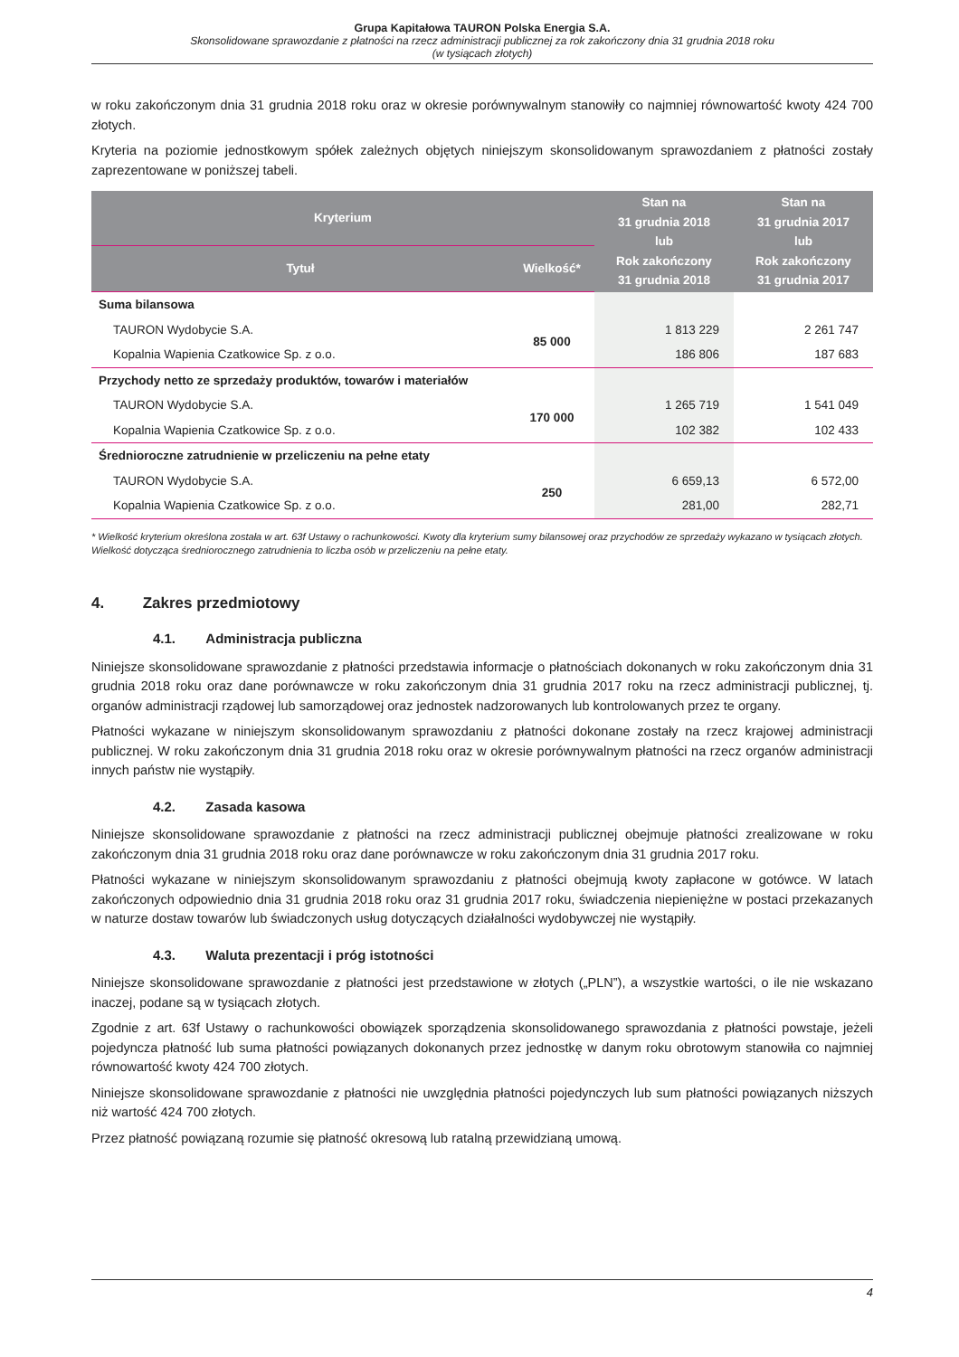Grupa Kapitałowa TAURON Polska Energia S.A.
Skonsolidowane sprawozdanie z płatności na rzecz administracji publicznej za rok zakończony dnia 31 grudnia 2018 roku
(w tysiącach złotych)
w roku zakończonym dnia 31 grudnia 2018 roku oraz w okresie porównywalnym stanowiły co najmniej równowartość kwoty 424 700 złotych.
Kryteria na poziomie jednostkowym spółek zależnych objętych niniejszym skonsolidowanym sprawozdaniem z płatności zostały zaprezentowane w poniższej tabeli.
| Kryterium | | Stan na 31 grudnia 2018 lub Rok zakończony 31 grudnia 2018 | Stan na 31 grudnia 2017 lub Rok zakończony 31 grudnia 2017 |
| --- | --- | --- | --- |
| Tytuł | Wielkość* | | |
| Suma bilansowa | | | |
| TAURON Wydobycie S.A. | 85 000 | 1 813 229 | 2 261 747 |
| Kopalnia Wapienia Czatkowice Sp. z o.o. | | 186 806 | 187 683 |
| Przychody netto ze sprzedaży produktów, towarów i materiałów | | | |
| TAURON Wydobycie S.A. | 170 000 | 1 265 719 | 1 541 049 |
| Kopalnia Wapienia Czatkowice Sp. z o.o. | | 102 382 | 102 433 |
| Średnioroczne zatrudnienie w przeliczeniu na pełne etaty | | | |
| TAURON Wydobycie S.A. | 250 | 6 659,13 | 6 572,00 |
| Kopalnia Wapienia Czatkowice Sp. z o.o. | | 281,00 | 282,71 |
* Wielkość kryterium określona została w art. 63f Ustawy o rachunkowości. Kwoty dla kryterium sumy bilansowej oraz przychodów ze sprzedaży wykazano w tysiącach złotych. Wielkość dotycząca średniorocznego zatrudnienia to liczba osób w przeliczeniu na pełne etaty.
4. Zakres przedmiotowy
4.1. Administracja publiczna
Niniejsze skonsolidowane sprawozdanie z płatności przedstawia informacje o płatnościach dokonanych w roku zakończonym dnia 31 grudnia 2018 roku oraz dane porównawcze w roku zakończonym dnia 31 grudnia 2017 roku na rzecz administracji publicznej, tj. organów administracji rządowej lub samorządowej oraz jednostek nadzorowanych lub kontrolowanych przez te organy.
Płatności wykazane w niniejszym skonsolidowanym sprawozdaniu z płatności dokonane zostały na rzecz krajowej administracji publicznej. W roku zakończonym dnia 31 grudnia 2018 roku oraz w okresie porównywalnym płatności na rzecz organów administracji innych państw nie wystąpiły.
4.2. Zasada kasowa
Niniejsze skonsolidowane sprawozdanie z płatności na rzecz administracji publicznej obejmuje płatności zrealizowane w roku zakończonym dnia 31 grudnia 2018 roku oraz dane porównawcze w roku zakończonym dnia 31 grudnia 2017 roku.
Płatności wykazane w niniejszym skonsolidowanym sprawozdaniu z płatności obejmują kwoty zapłacone w gotówce. W latach zakończonych odpowiednio dnia 31 grudnia 2018 roku oraz 31 grudnia 2017 roku, świadczenia niepieniężne w postaci przekazanych w naturze dostaw towarów lub świadczonych usług dotyczących działalności wydobywczej nie wystąpiły.
4.3. Waluta prezentacji i próg istotności
Niniejsze skonsolidowane sprawozdanie z płatności jest przedstawione w złotych („PLN”), a wszystkie wartości, o ile nie wskazano inaczej, podane są w tysiącach złotych.
Zgodnie z art. 63f Ustawy o rachunkowości obowiązek sporządzenia skonsolidowanego sprawozdania z płatności powstaje, jeżeli pojedyncza płatność lub suma płatności powiązanych dokonanych przez jednostkę w danym roku obrotowym stanowiła co najmniej równowartość kwoty 424 700 złotych.
Niniejsze skonsolidowane sprawozdanie z płatności nie uwzględnia płatności pojedynczych lub sum płatności powiązanych niższych niż wartość 424 700 złotych.
Przez płatność powiązaną rozumie się płatność okresową lub ratalną przewidzianą umową.
4